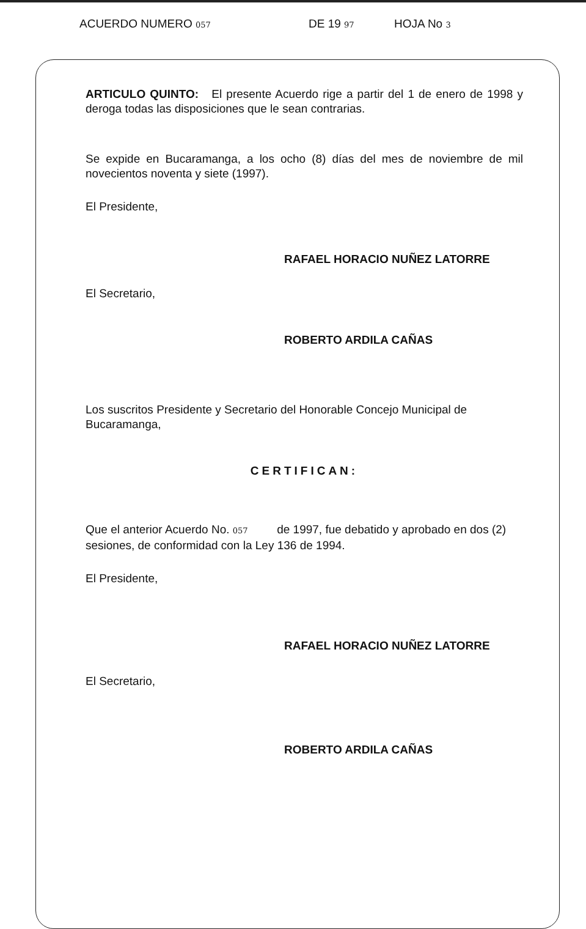ACUERDO NUMERO 057 DE 19 97 HOJA No 3
ARTICULO QUINTO: El presente Acuerdo rige a partir del 1 de enero de 1998 y deroga todas las disposiciones que le sean contrarias.
Se expide en Bucaramanga, a los ocho (8) días del mes de noviembre de mil novecientos noventa y siete (1997).
El Presidente,
RAFAEL HORACIO NUÑEZ LATORRE
El Secretario,
ROBERTO ARDILA CAÑAS
Los suscritos Presidente y Secretario del Honorable Concejo Municipal de Bucaramanga,
CERTIFICAN:
Que el anterior Acuerdo No. 057 de 1997, fue debatido y aprobado en dos (2) sesiones, de conformidad con la Ley 136 de 1994.
El Presidente,
RAFAEL HORACIO NUÑEZ LATORRE
El Secretario,
ROBERTO ARDILA CAÑAS